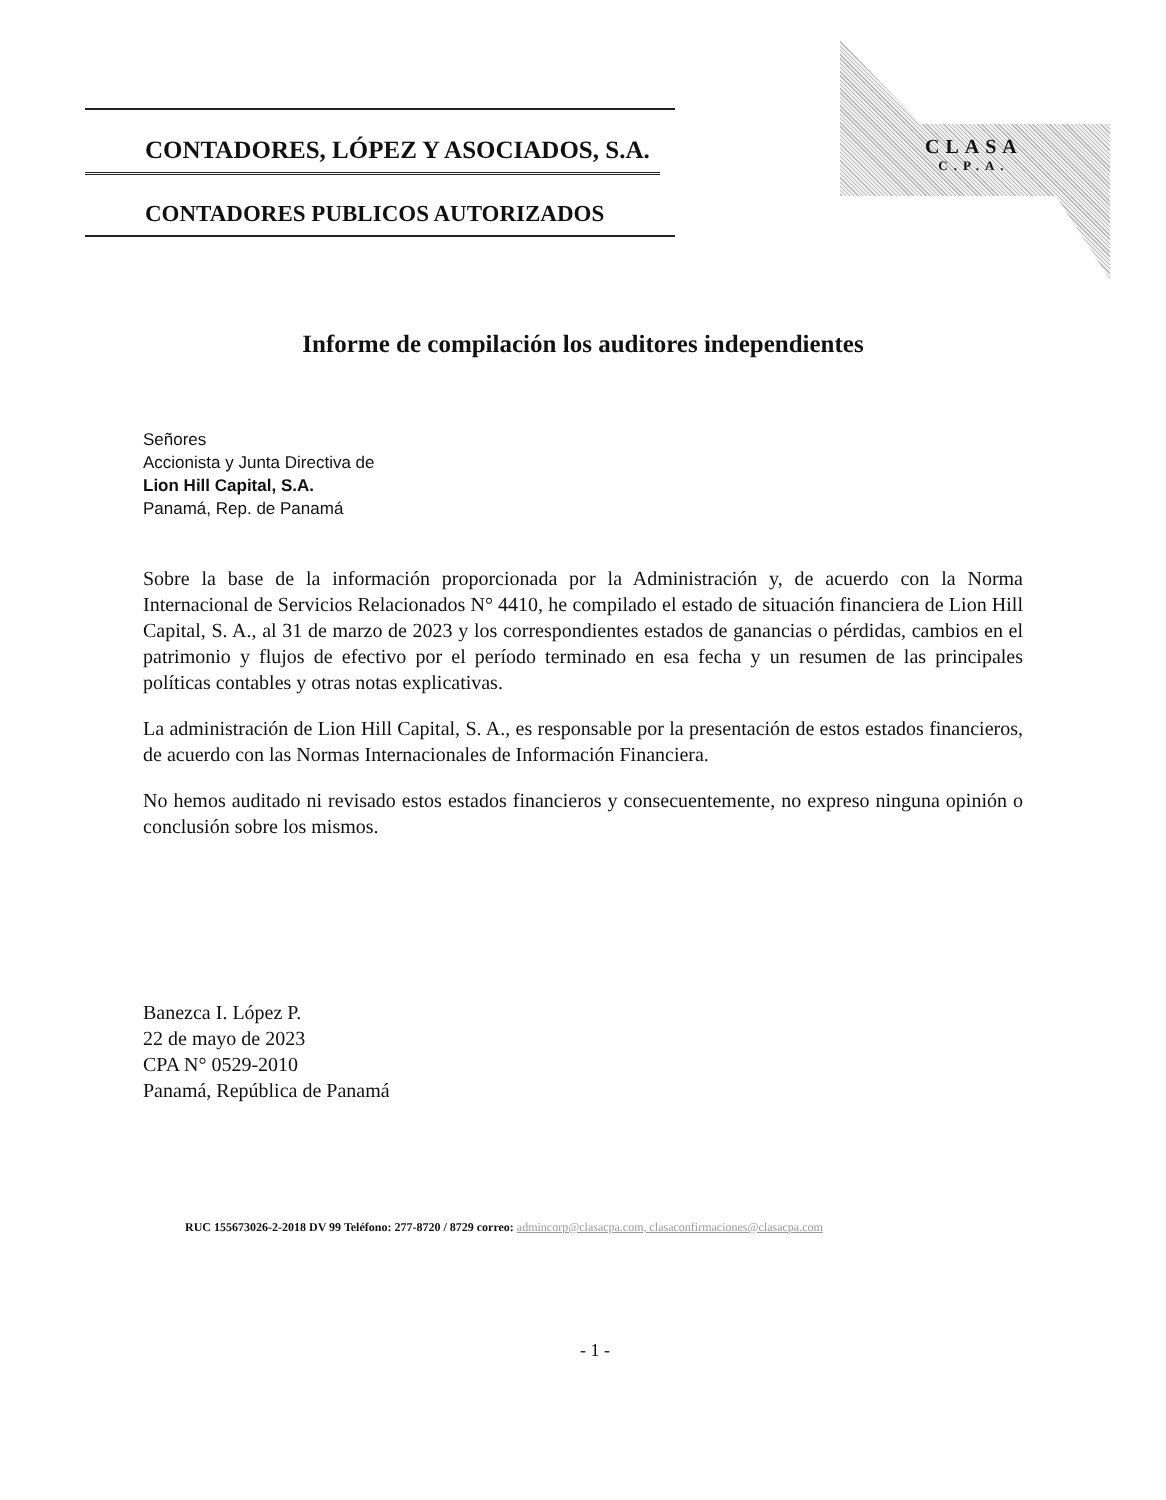CONTADORES, LÓPEZ Y ASOCIADOS, S.A.
CONTADORES PUBLICOS AUTORIZADOS
CLASA
C.P.A.
Informe de compilación los auditores independientes
Señores
Accionista y Junta Directiva de
Lion Hill Capital, S.A.
Panamá, Rep. de Panamá
Sobre la base de la información proporcionada por la Administración y, de acuerdo con la Norma Internacional de Servicios Relacionados N° 4410, he compilado el estado de situación financiera de Lion Hill Capital, S. A., al 31 de marzo de 2023 y los correspondientes estados de ganancias o pérdidas, cambios en el patrimonio y flujos de efectivo por el período terminado en esa fecha y un resumen de las principales políticas contables y otras notas explicativas.
La administración de Lion Hill Capital, S. A., es responsable por la presentación de estos estados financieros, de acuerdo con las Normas Internacionales de Información Financiera.
No hemos auditado ni revisado estos estados financieros y consecuentemente, no expreso ninguna opinión o conclusión sobre los mismos.
Banezca I. López P.
22 de mayo de 2023
CPA N° 0529-2010
Panamá, República de Panamá
RUC 155673026-2-2018 DV 99 Teléfono: 277-8720 / 8729 correo: admincorp@clasacpa.com, clasaconfirmaciones@clasacpa.com
- 1 -